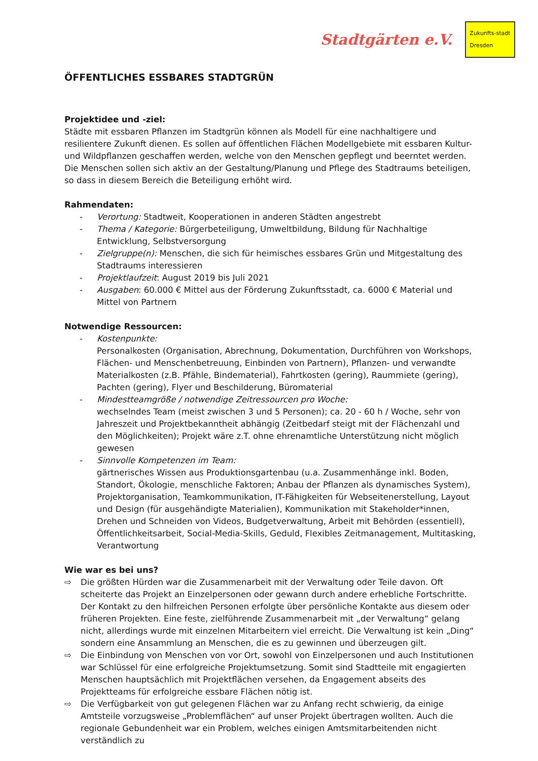Stadtgärten e.V.
Zukunfts-stadt
Dresden
ÖFFENTLICHES ESSBARES STADTGRÜN
Projektidee und -ziel:
Städte mit essbaren Pflanzen im Stadtgrün können als Modell für eine nachhaltigere und resilientere Zukunft dienen. Es sollen auf öffentlichen Flächen Modellgebiete mit essbaren Kultur- und Wildpflanzen geschaffen werden, welche von den Menschen gepflegt und beerntet werden.
Die Menschen sollen sich aktiv an der Gestaltung/Planung und Pflege des Stadtraums beteiligen, so dass in diesem Bereich die Beteiligung erhöht wird.
Rahmendaten:
- Verortung: Stadtweit, Kooperationen in anderen Städten angestrebt
- Thema / Kategorie: Bürgerbeteiligung, Umweltbildung, Bildung für Nachhaltige Entwicklung, Selbstversorgung
- Zielgruppe(n): Menschen, die sich für heimisches essbares Grün und Mitgestaltung des Stadtraums interessieren
- Projektlaufzeit: August 2019 bis Juli 2021
- Ausgaben: 60.000 € Mittel aus der Förderung Zukunftsstadt, ca. 6000 € Material und Mittel von Partnern
Notwendige Ressourcen:
- Kostenpunkte:
Personalkosten (Organisation, Abrechnung, Dokumentation, Durchführen von Workshops, Flächen- und Menschenbetreuung, Einbinden von Partnern), Pflanzen- und verwandte Materialkosten (z.B. Pfähle, Bindematerial), Fahrtkosten (gering), Raummiete (gering), Pachten (gering), Flyer und Beschilderung, Büromaterial
- Mindestteamgröße / notwendige Zeitressourcen pro Woche:
wechselndes Team (meist zwischen 3 und 5 Personen); ca. 20 - 60 h / Woche, sehr von Jahreszeit und Projektbekanntheit abhängig (Zeitbedarf steigt mit der Flächenzahl und den Möglichkeiten); Projekt wäre z.T. ohne ehrenamtliche Unterstützung nicht möglich gewesen
- Sinnvolle Kompetenzen im Team:
gärtnerisches Wissen aus Produktionsgartenbau (u.a. Zusammenhänge inkl. Boden, Standort, Ökologie, menschliche Faktoren; Anbau der Pflanzen als dynamisches System), Projektorganisation, Teamkommunikation, IT-Fähigkeiten für Webseitenerstellung, Layout und Design (für ausgehändigte Materialien), Kommunikation mit Stakeholder*innen, Drehen und Schneiden von Videos, Budgetverwaltung, Arbeit mit Behörden (essentiell), Öffentlichkeitsarbeit, Social-Media-Skills, Geduld, Flexibles Zeitmanagement, Multitasking, Verantwortung
Wie war es bei uns?
⇨ Die größten Hürden war die Zusammenarbeit mit der Verwaltung oder Teile davon. Oft scheiterte das Projekt an Einzelpersonen oder gewann durch andere erhebliche Fortschritte. Der Kontakt zu den hilfreichen Personen erfolgte über persönliche Kontakte aus diesem oder früheren Projekten. Eine feste, zielführende Zusammenarbeit mit „der Verwaltung“ gelang nicht, allerdings wurde mit einzelnen Mitarbeitern viel erreicht. Die Verwaltung ist kein „Ding“ sondern eine Ansammlung an Menschen, die es zu gewinnen und überzeugen gilt.
⇨ Die Einbindung von Menschen von vor Ort, sowohl von Einzelpersonen und auch Institutionen war Schlüssel für eine erfolgreiche Projektumsetzung. Somit sind Stadtteile mit engagierten Menschen hauptsächlich mit Projektflächen versehen, da Engagement abseits des Projektteams für erfolgreiche essbare Flächen nötig ist.
⇨ Die Verfügbarkeit von gut gelegenen Flächen war zu Anfang recht schwierig, da einige Amtsteile vorzugsweise „Problemflächen“ auf unser Projekt übertragen wollten. Auch die regionale Gebundenheit war ein Problem, welches einigen Amtsmitarbeitenden nicht verständlich zu